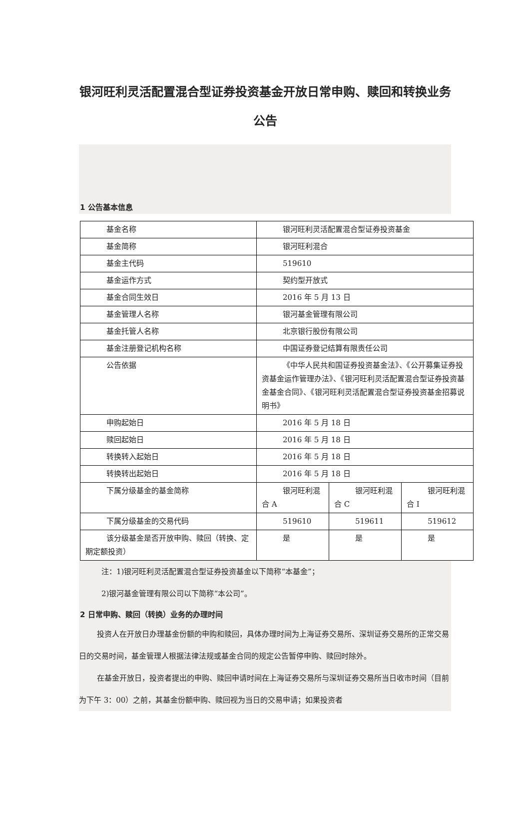银河旺利灵活配置混合型证券投资基金开放日常申购、赎回和转换业务公告
1 公告基本信息
| 基金名称 | 银河旺利灵活配置混合型证券投资基金 | | |
| 基金简称 | 银河旺利混合 | | |
| 基金主代码 | 519610 | | |
| 基金运作方式 | 契约型开放式 | | |
| 基金合同生效日 | 2016 年 5 月 13 日 | | |
| 基金管理人名称 | 银河基金管理有限公司 | | |
| 基金托管人名称 | 北京银行股份有限公司 | | |
| 基金注册登记机构名称 | 中国证券登记结算有限责任公司 | | |
| 公告依据 | 《中华人民共和国证券投资基金法》、《公开募集证券投资基金运作管理办法》、《银河旺利灵活配置混合型证券投资基金基金合同》、《银河旺利灵活配置混合型证券投资基金招募说明书》 | | |
| 申购起始日 | 2016 年 5 月 18 日 | | |
| 赎回起始日 | 2016 年 5 月 18 日 | | |
| 转换转入起始日 | 2016 年 5 月 18 日 | | |
| 转换转出起始日 | 2016 年 5 月 18 日 | | |
| 下属分级基金的基金简称 | 银河旺利混合 A | 银河旺利混合 C | 银河旺利混合 I |
| 下属分级基金的交易代码 | 519610 | 519611 | 519612 |
| 该分级基金是否开放申购、赎回（转换、定期定额投资） | 是 | 是 | 是 |
注：1)银河旺利灵活配置混合型证券投资基金以下简称“本基金”；
2)银河基金管理有限公司以下简称“本公司”。
2 日常申购、赎回（转换）业务的办理时间
投资人在开放日办理基金份额的申购和赎回，具体办理时间为上海证券交易所、深圳证券交易所的正常交易日的交易时间，基金管理人根据法律法规或基金合同的规定公告暂停申购、赎回时除外。
在基金开放日，投资者提出的申购、赎回申请时间在上海证券交易所与深圳证券交易所当日收市时间（目前为下午 3：00）之前，其基金份额申购、赎回视为当日的交易申请；如果投资者